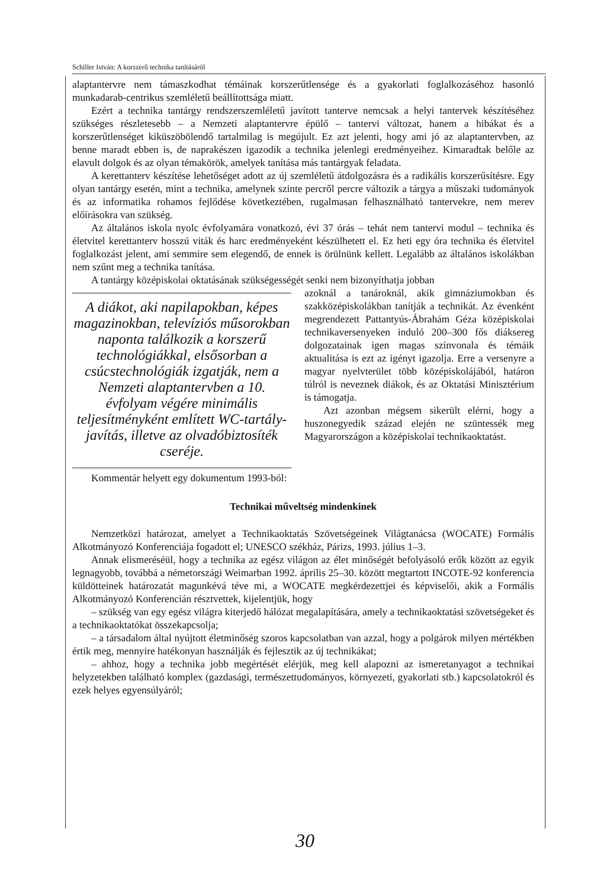Schiller István: A korszerű technika tanításáról
alaptantervre nem támaszkodhat témáinak korszerűtlensége és a gyakorlati foglalkozásé­hoz hasonló munkadarab-centrikus szemléletű beállítottsága miatt.
Ezért a technika tantárgy rendszerszemléletű javított tanterve nemcsak a helyi tanter­vek készítéséhez szükséges részletesebb – a Nemzeti alaptantervre épülő – tantervi vál­tozat, hanem a hibákat és a korszerűtlenséget kiküszöbölendő tartalmilag is megújult. Ez azt jelenti, hogy ami jó az alaptantervben, az benne maradt ebben is, de naprakészen iga­zodik a technika jelenlegi eredményeihez. Kimaradtak belőle az elavult dolgok és az olyan témakörök, amelyek tanítása más tantárgyak feladata.
A kerettanterv készítése lehetőséget adott az új szemléletű átdolgozásra és a radikális korszerűsítésre. Egy olyan tantárgy esetén, mint a technika, amelynek szinte percről perc­re változik a tárgya a műszaki tudományok és az informatika rohamos fejlődése következ­tében, rugalmasan felhasználható tantervekre, nem merev előírásokra van szükség.
Az általános iskola nyolc évfolyamára vonatkozó, évi 37 órás – tehát nem tantervi mo­dul – technika és életvitel kerettanterv hosszú viták és harc eredményeként készülhetett el. Ez heti egy óra technika és életvitel foglalkozást jelent, ami semmire sem elegendő, de ennek is örülnünk kellett. Legalább az általános iskolákban nem szűnt meg a techni­ka tanítása.
A tantárgy középiskolai oktatásának szükségességét senki nem bizonyíthatja jobban
A diákot, aki napilapokban, ké­pes magazinokban, televíziós műsorokban naponta találkozik a korszerű technológiákkal, első­sorban a csúcstechnológiák iz­gatják, nem a Nemzeti alaptan­tervben a 10. évfolyam végére minimális teljesítményként emlí­tett WC-tartály-javítás, illetve az olvadóbiztosíték cseréje.
azoknál a tanároknál, akik gimnáziumok­ban és szakközépiskolákban tanítják a tech­nikát. Az évenként megrendezett Pattan­tyús-Ábrahám Géza középiskolai technika­versenyeken induló 200–300 fős diáksereg dolgozatainak igen magas színvonala és té­máik aktualitása is ezt az igényt igazolja. Erre a versenyre a magyar nyelvterület több középiskolájából, határon túlról is nevez­nek diákok, és az Oktatási Minisztérium is támogatja.
Azt azonban mégsem sikerült elérni, hogy a huszonegyedik század elején ne szüntes­sék meg Magyarországon a középiskolai technikaoktatást.
Kommentár helyett egy dokumentum 1993-ból:
Technikai műveltség mindenkinek
Nemzetközi határozat, amelyet a Technikaoktatás Szövetségeinek Világtanácsa (WOCATE) Formális Alkotmányozó Konferenciája fogadott el; UNESCO székház, Pá­rizs, 1993. július 1–3.
Annak elismeréséül, hogy a technika az egész világon az élet minőségét befolyásoló erők között az egyik legnagyobb, továbbá a németországi Weimarban 1992. április 25–30. között megtartott INCOTE-92 konferencia küldötteinek határozatát magunkévá téve mi, a WOCATE megkérdezettjei és képviselői, akik a Formális Alkotmányozó Kon­ferencián résztvettek, kijelentjük, hogy
– szükség van egy egész világra kiterjedő hálózat megalapítására, amely a technikaok­tatási szövetségeket és a technikaoktatókat összekapcsolja;
– a társadalom által nyújtott életminőség szoros kapcsolatban van azzal, hogy a polgárok milyen mértékben értik meg, mennyire hatékonyan használják és fejlesztik az új technikákat;
– ahhoz, hogy a technika jobb megértését elérjük, meg kell alapozni az ismeretanya­got a technikai helyzetekben található komplex (gazdasági, természettudományos, kör­nyezeti, gyakorlati stb.) kapcsolatokról és ezek helyes egyensúlyáról;
30